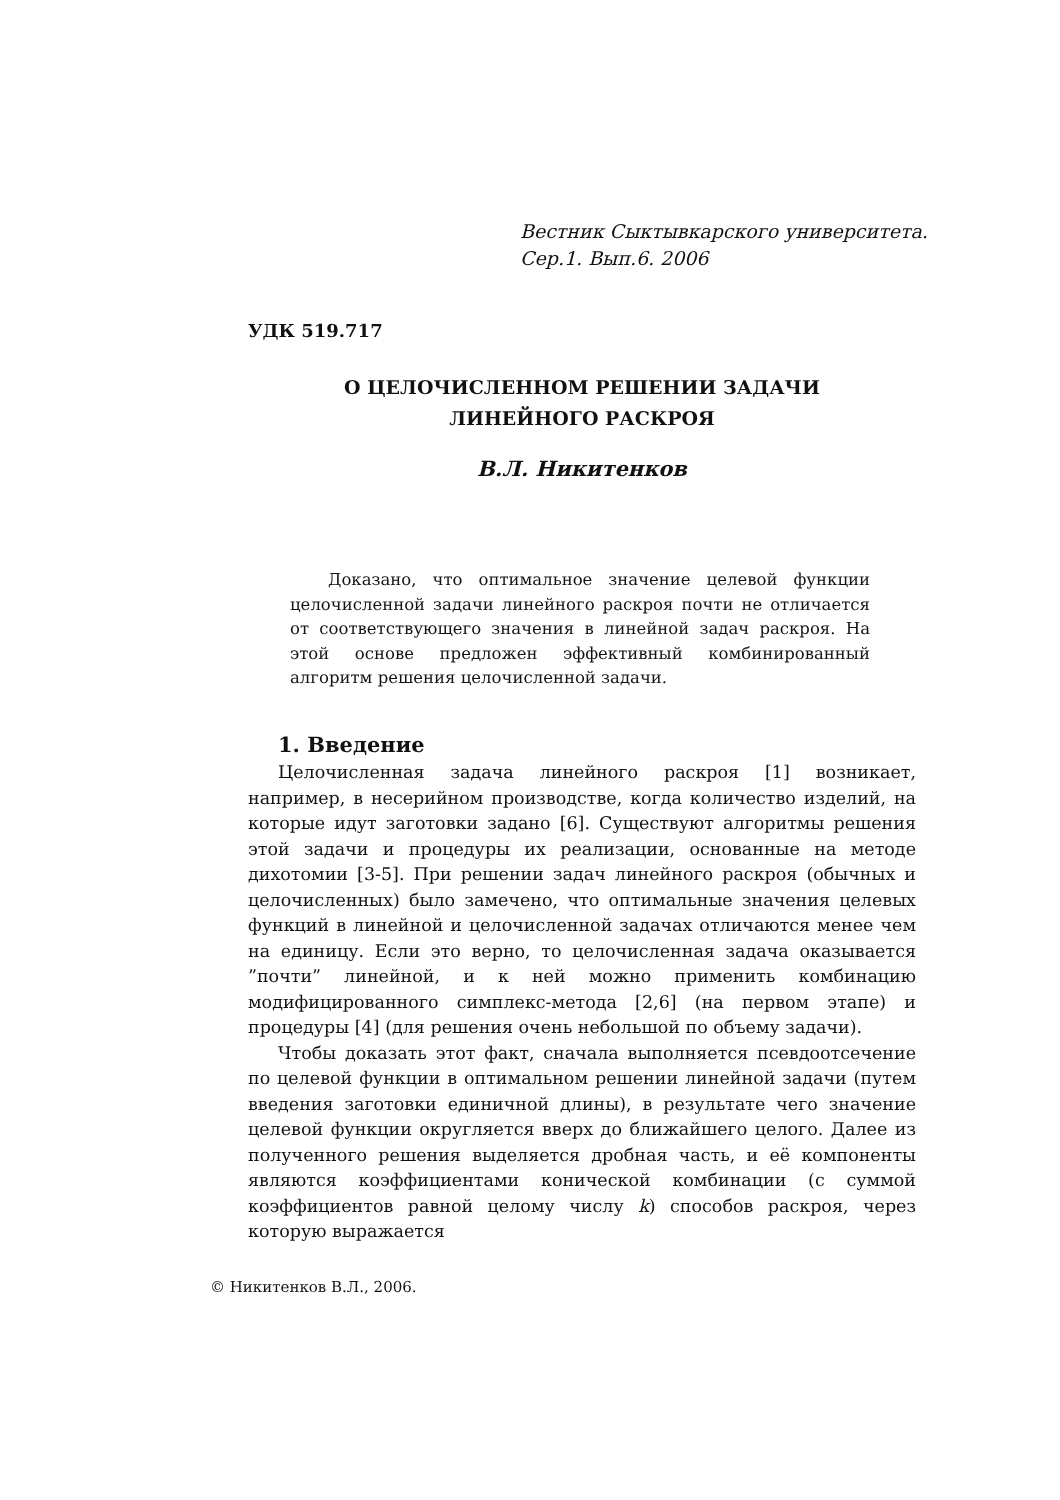Вестник Сыктывкарского университета.
Сер.1. Вып.6. 2006
УДК 519.717
О ЦЕЛОЧИСЛЕННОМ РЕШЕНИИ ЗАДАЧИ
ЛИНЕЙНОГО РАСКРОЯ
В.Л. Никитенков
Доказано, что оптимальное значение целевой функции целочисленной задачи линейного раскроя почти не отличается от соответствующего значения в линейной задач раскроя. На этой основе предложен эффективный комбинированный алгоритм решения целочисленной задачи.
1. Введение
Целочисленная задача линейного раскроя [1] возникает, например, в несерийном производстве, когда количество изделий, на которые идут заготовки задано [6]. Существуют алгоритмы решения этой задачи и процедуры их реализации, основанные на методе дихотомии [3-5]. При решении задач линейного раскроя (обычных и целочисленных) было замечено, что оптимальные значения целевых функций в линейной и целочисленной задачах отличаются менее чем на единицу. Если это верно, то целочисленная задача оказывается ”почти” линейной, и к ней можно применить комбинацию модифицированного симплекс-метода [2,6] (на первом этапе) и процедуры [4] (для решения очень небольшой по объему задачи).
Чтобы доказать этот факт, сначала выполняется псевдоотсечение по целевой функции в оптимальном решении линейной задачи (путем введения заготовки единичной длины), в результате чего значение целевой функции округляется вверх до ближайшего целого. Далее из полученного решения выделяется дробная часть, и её компоненты являются коэффициентами конической комбинации (с суммой коэффициентов равной целому числу k) способов раскроя, через которую выражается
© Никитенков В.Л., 2006.